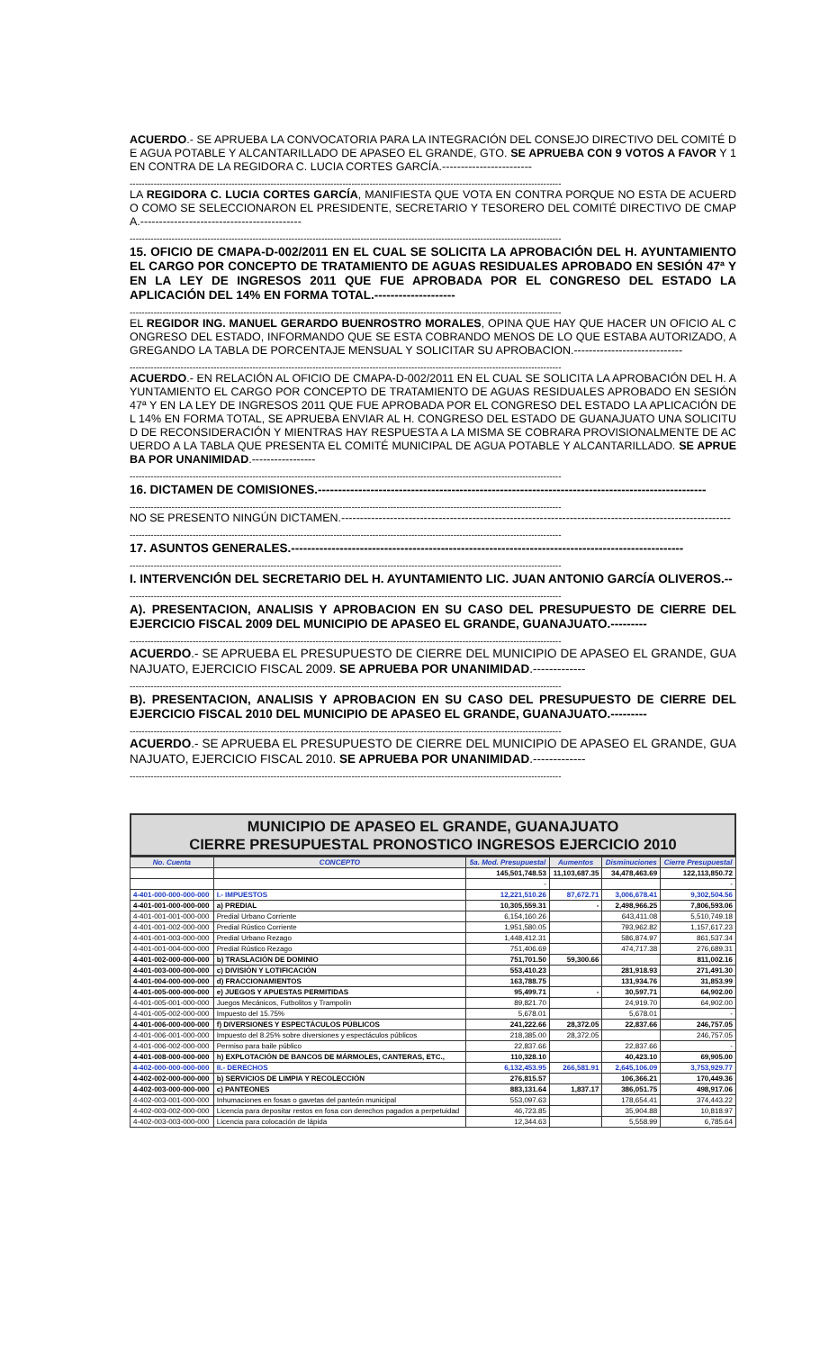ACUERDO.- SE APRUEBA LA CONVOCATORIA PARA LA INTEGRACIÓN DEL CONSEJO DIRECTIVO DEL COMITÉ DE AGUA POTABLE Y ALCANTARILLADO DE APASEO EL GRANDE, GTO. SE APRUEBA CON 9 VOTOS A FAVOR Y 1 EN CONTRA DE LA REGIDORA C. LUCIA CORTES GARCÍA.------------------------
------------------------------------------------------------------------------------------------------------------------------------------------
LA REGIDORA C. LUCIA CORTES GARCÍA, MANIFIESTA QUE VOTA EN CONTRA PORQUE NO ESTA DE ACUERDO COMO SE SELECCIONARON EL PRESIDENTE, SECRETARIO Y TESORERO DEL COMITÉ DIRECTIVO DE CMAPA.-------------------------------------------
------------------------------------------------------------------------------------------------------------------------------------------------
15. OFICIO DE CMAPA-D-002/2011 EN EL CUAL SE SOLICITA LA APROBACIÓN DEL H. AYUNTAMIENTO EL CARGO POR CONCEPTO DE TRATAMIENTO DE AGUAS RESIDUALES APROBADO EN SESIÓN 47ª Y EN LA LEY DE INGRESOS 2011 QUE FUE APROBADA POR EL CONGRESO DEL ESTADO LA APLICACIÓN DEL 14% EN FORMA TOTAL.--------------------
------------------------------------------------------------------------------------------------------------------------------------------------
EL REGIDOR ING. MANUEL GERARDO BUENROSTRO MORALES, OPINA QUE HAY QUE HACER UN OFICIO AL CONGRESO DEL ESTADO, INFORMANDO QUE SE ESTA COBRANDO MENOS DE LO QUE ESTABA AUTORIZADO, AGREGANDO LA TABLA DE PORCENTAJE MENSUAL Y SOLICITAR SU APROBACION.-----------------------------
------------------------------------------------------------------------------------------------------------------------------------------------
ACUERDO.- EN RELACIÓN AL OFICIO DE CMAPA-D-002/2011 EN EL CUAL SE SOLICITA LA APROBACIÓN DEL H. AYUNTAMIENTO EL CARGO POR CONCEPTO DE TRATAMIENTO DE AGUAS RESIDUALES APROBADO EN SESIÓN 47ª Y EN LA LEY DE INGRESOS 2011 QUE FUE APROBADA POR EL CONGRESO DEL ESTADO LA APLICACIÓN DEL 14% EN FORMA TOTAL, SE APRUEBA ENVIAR AL H. CONGRESO DEL ESTADO DE GUANAJUATO UNA SOLICITUD DE RECONSIDERACIÓN Y MIENTRAS HAY RESPUESTA A LA MISMA SE COBRARA PROVISIONALMENTE DE ACUERDO A LA TABLA QUE PRESENTA EL COMITÉ MUNICIPAL DE AGUA POTABLE Y ALCANTARILLADO. SE APRUEBA POR UNANIMIDAD.-----------------
------------------------------------------------------------------------------------------------------------------------------------------------
16. DICTAMEN DE COMISIONES.------------------------------------------------------------------------------------------------
------------------------------------------------------------------------------------------------------------------------------------------------
NO SE PRESENTO NINGÚN DICTAMEN.--------------------------------------------------------------------------------------------------------
------------------------------------------------------------------------------------------------------------------------------------------------
17. ASUNTOS GENERALES.-------------------------------------------------------------------------------------------------
------------------------------------------------------------------------------------------------------------------------------------------------
I. INTERVENCIÓN DEL SECRETARIO DEL H. AYUNTAMIENTO LIC. JUAN ANTONIO GARCÍA OLIVEROS.--
------------------------------------------------------------------------------------------------------------------------------------------------
A). PRESENTACION, ANALISIS Y APROBACION EN SU CASO DEL PRESUPUESTO DE CIERRE DEL EJERCICIO FISCAL 2009 DEL MUNICIPIO DE APASEO EL GRANDE, GUANAJUATO.---------
------------------------------------------------------------------------------------------------------------------------------------------------
ACUERDO.- SE APRUEBA EL PRESUPUESTO DE CIERRE DEL MUNICIPIO DE APASEO EL GRANDE, GUANAJUATO, EJERCICIO FISCAL 2009. SE APRUEBA POR UNANIMIDAD.-------------
------------------------------------------------------------------------------------------------------------------------------------------------
B). PRESENTACION, ANALISIS Y APROBACION EN SU CASO DEL PRESUPUESTO DE CIERRE DEL EJERCICIO FISCAL 2010 DEL MUNICIPIO DE APASEO EL GRANDE, GUANAJUATO.---------
------------------------------------------------------------------------------------------------------------------------------------------------
ACUERDO.- SE APRUEBA EL PRESUPUESTO DE CIERRE DEL MUNICIPIO DE APASEO EL GRANDE, GUANAJUATO, EJERCICIO FISCAL 2010. SE APRUEBA POR UNANIMIDAD.-------------
------------------------------------------------------------------------------------------------------------------------------------------------
MUNICIPIO DE APASEO EL GRANDE, GUANAJUATO
CIERRE PRESUPUESTAL PRONOSTICO INGRESOS EJERCICIO 2010
| No. Cuenta | CONCEPTO | 5a. Mod. Presupuestal | Aumentos | Disminuciones | Cierre Presupuestal |
| --- | --- | --- | --- | --- | --- |
| | | 145,501,748.53 | 11,103,687.35 | 34,478,463.69 | 122,113,850.72 |
| | | - | | | - |
| 4-401-000-000-000-000 | I.- IMPUESTOS | 12,221,510.26 | 87,672.71 | 3,006,678.41 | 9,302,504.56 |
| 4-401-001-000-000-000 | a) PREDIAL | 10,305,559.31 | - | 2,498,966.25 | 7,806,593.06 |
| 4-401-001-001-000-000 | Predial Urbano Corriente | 6,154,160.26 | | 643,411.08 | 5,510,749.18 |
| 4-401-001-002-000-000 | Predial Rústico Corriente | 1,951,580.05 | | 793,962.82 | 1,157,617.23 |
| 4-401-001-003-000-000 | Predial Urbano Rezago | 1,448,412.31 | | 586,874.97 | 861,537.34 |
| 4-401-001-004-000-000 | Predial Rústico Rezago | 751,406.69 | | 474,717.38 | 276,689.31 |
| 4-401-002-000-000-000 | b) TRASLACIÓN DE DOMINIO | 751,701.50 | 59,300.66 | | 811,002.16 |
| 4-401-003-000-000-000 | c) DIVISIÓN Y LOTIFICACIÓN | 553,410.23 | | 281,918.93 | 271,491.30 |
| 4-401-004-000-000-000 | d) FRACCIONAMIENTOS | 163,788.75 | | 131,934.76 | 31,853.99 |
| 4-401-005-000-000-000 | e) JUEGOS Y APUESTAS PERMITIDAS | 95,499.71 | - | 30,597.71 | 64,902.00 |
| 4-401-005-001-000-000 | Juegos Mecánicos, Futbolitos y Trampolín | 89,821.70 | | 24,919.70 | 64,902.00 |
| 4-401-005-002-000-000 | Impuesto del 15.75% | 5,678.01 | | 5,678.01 | - |
| 4-401-006-000-000-000 | f) DIVERSIONES Y ESPECTÁCULOS PÚBLICOS | 241,222.66 | 28,372.05 | 22,837.66 | 246,757.05 |
| 4-401-006-001-000-000 | Impuesto del 8.25% sobre diversiones y espectáculos públicos | 218,385.00 | 28,372.05 | | 246,757.05 |
| 4-401-006-002-000-000 | Permiso para baile público | 22,837.66 | | 22,837.66 | - |
| 4-401-008-000-000-000 | h) EXPLOTACIÓN DE BANCOS DE MÁRMOLES, CANTERAS, ETC., | 110,328.10 | | 40,423.10 | 69,905.00 |
| 4-402-000-000-000-000 | II.- DERECHOS | 6,132,453.95 | 266,581.91 | 2,645,106.09 | 3,753,929.77 |
| 4-402-002-000-000-000 | b) SERVICIOS DE LIMPIA Y RECOLECCIÓN | 276,815.57 | | 106,366.21 | 170,449.36 |
| 4-402-003-000-000-000 | c) PANTEONES | 883,131.64 | 1,837.17 | 386,051.75 | 498,917.06 |
| 4-402-003-001-000-000 | Inhumaciones en fosas o gavetas del panteón municipal | 553,097.63 | | 178,654.41 | 374,443.22 |
| 4-402-003-002-000-000 | Licencia para depositar restos en fosa con derechos pagados a perpetuidad | 46,723.85 | | 35,904.88 | 10,818.97 |
| 4-402-003-003-000-000 | Licencia para colocación de lápida | 12,344.63 | | 5,558.99 | 6,785.64 |